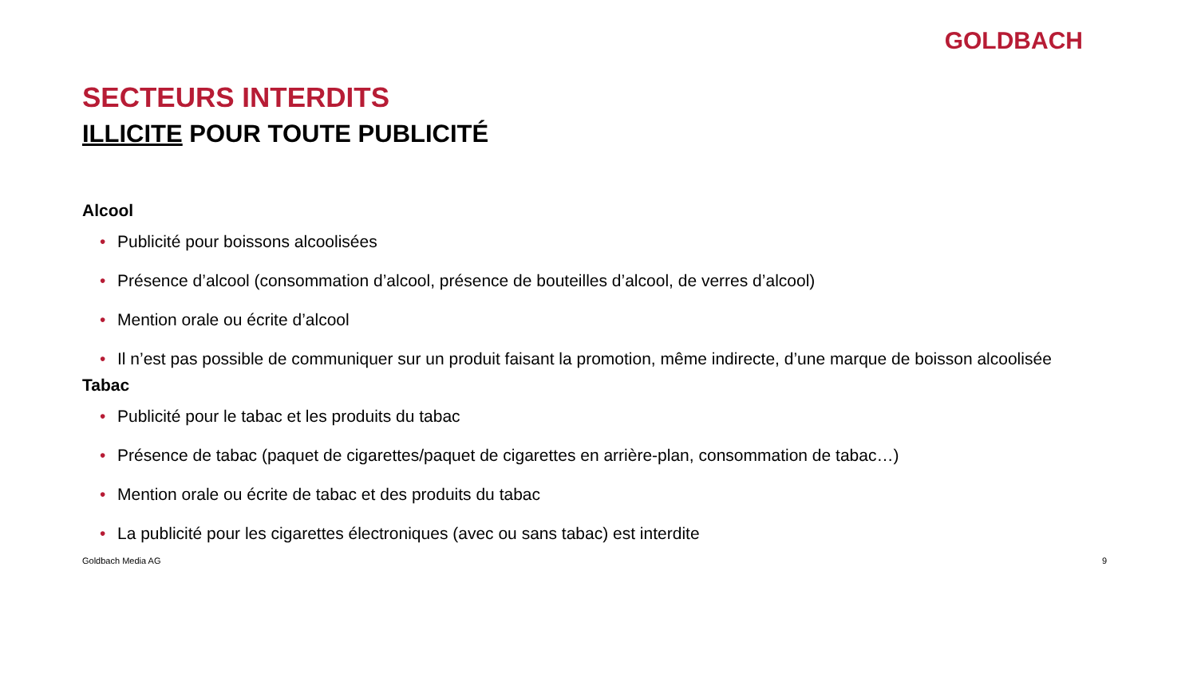GOLDBACH
SECTEURS INTERDITS
ILLICITE POUR TOUTE PUBLICITÉ
Alcool
• Publicité pour boissons alcoolisées
• Présence d’alcool (consommation d’alcool, présence de bouteilles d’alcool, de verres d’alcool)
• Mention orale ou écrite d’alcool
• Il n’est pas possible de communiquer sur un produit faisant la promotion, même indirecte, d’une marque de boisson alcoolisée
Tabac
• Publicité pour le tabac et les produits du tabac
• Présence de tabac (paquet de cigarettes/paquet de cigarettes en arrière-plan, consommation de tabac…)
• Mention orale ou écrite de tabac et des produits du tabac
• La publicité pour les cigarettes électroniques (avec ou sans tabac) est interdite
Goldbach Media AG 9